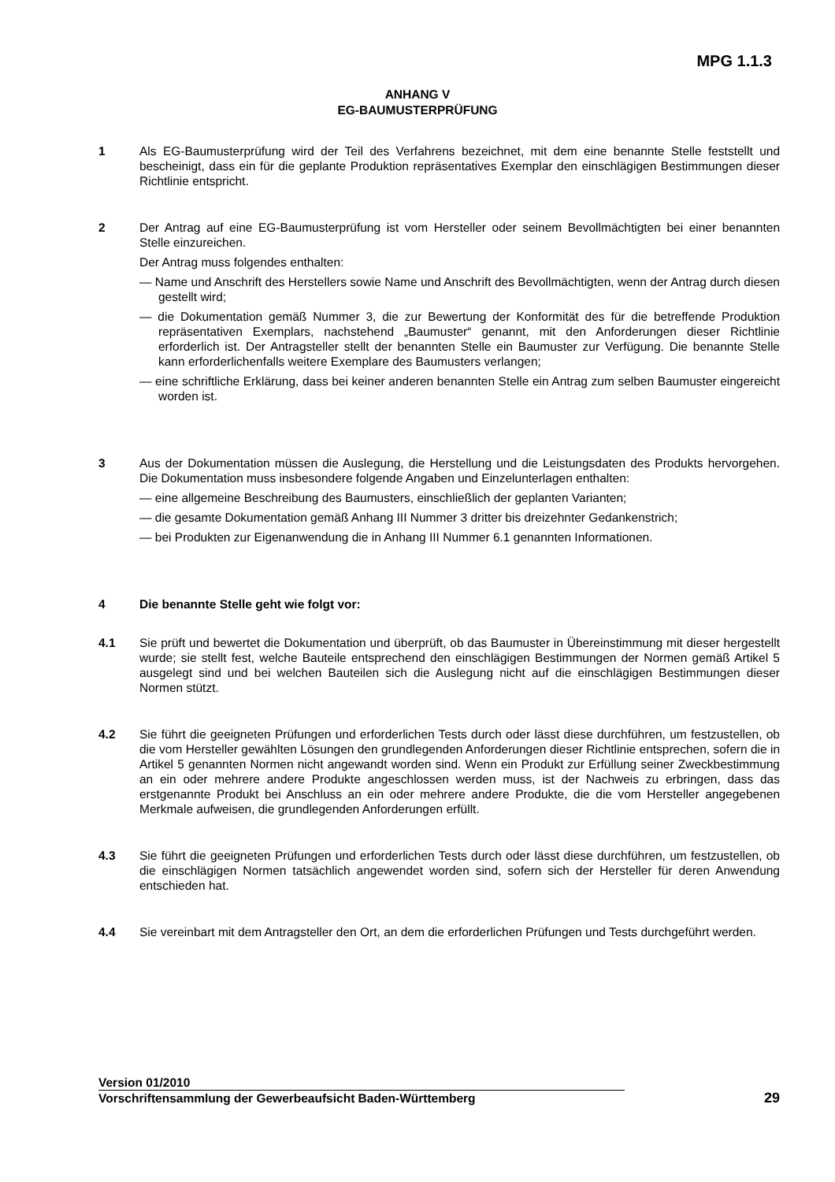MPG 1.1.3
ANHANG V
EG-BAUMUSTERPRÜFUNG
1 Als EG-Baumusterprüfung wird der Teil des Verfahrens bezeichnet, mit dem eine benannte Stelle feststellt und bescheinigt, dass ein für die geplante Produktion repräsentatives Exemplar den einschlägigen Bestimmungen dieser Richtlinie entspricht.
2 Der Antrag auf eine EG-Baumusterprüfung ist vom Hersteller oder seinem Bevollmächtigten bei einer benannten Stelle einzureichen.
Der Antrag muss folgendes enthalten:
— Name und Anschrift des Herstellers sowie Name und Anschrift des Bevollmächtigten, wenn der Antrag durch diesen gestellt wird;
— die Dokumentation gemäß Nummer 3, die zur Bewertung der Konformität des für die betreffende Produktion repräsentativen Exemplars, nachstehend „Baumuster“ genannt, mit den Anforderungen dieser Richtlinie erforderlich ist. Der Antragsteller stellt der benannten Stelle ein Baumuster zur Verfügung. Die benannte Stelle kann erforderlichenfalls weitere Exemplare des Baumusters verlangen;
— eine schriftliche Erklärung, dass bei keiner anderen benannten Stelle ein Antrag zum selben Baumuster eingereicht worden ist.
3 Aus der Dokumentation müssen die Auslegung, die Herstellung und die Leistungsdaten des Produkts hervorgehen. Die Dokumentation muss insbesondere folgende Angaben und Einzelunterlagen enthalten:
— eine allgemeine Beschreibung des Baumusters, einschließlich der geplanten Varianten;
— die gesamte Dokumentation gemäß Anhang III Nummer 3 dritter bis dreizehnter Gedankenstrich;
— bei Produkten zur Eigenanwendung die in Anhang III Nummer 6.1 genannten Informationen.
4 Die benannte Stelle geht wie folgt vor:
4.1 Sie prüft und bewertet die Dokumentation und überprüft, ob das Baumuster in Übereinstimmung mit dieser hergestellt wurde; sie stellt fest, welche Bauteile entsprechend den einschlägigen Bestimmungen der Normen gemäß Artikel 5 ausgelegt sind und bei welchen Bauteilen sich die Auslegung nicht auf die einschlägigen Bestimmungen dieser Normen stützt.
4.2 Sie führt die geeigneten Prüfungen und erforderlichen Tests durch oder lässt diese durchführen, um festzustellen, ob die vom Hersteller gewählten Lösungen den grundlegenden Anforderungen dieser Richtlinie entsprechen, sofern die in Artikel 5 genannten Normen nicht angewandt worden sind. Wenn ein Produkt zur Erfüllung seiner Zweckbestimmung an ein oder mehrere andere Produkte angeschlossen werden muss, ist der Nachweis zu erbringen, dass das erstgenannte Produkt bei Anschluss an ein oder mehrere andere Produkte, die die vom Hersteller angegebenen Merkmale aufweisen, die grundlegenden Anforderungen erfüllt.
4.3 Sie führt die geeigneten Prüfungen und erforderlichen Tests durch oder lässt diese durchführen, um festzustellen, ob die einschlägigen Normen tatsächlich angewendet worden sind, sofern sich der Hersteller für deren Anwendung entschieden hat.
4.4 Sie vereinbart mit dem Antragsteller den Ort, an dem die erforderlichen Prüfungen und Tests durchgeführt werden.
Version 01/2010
Vorschriftensammlung der Gewerbeaufsicht Baden-Württemberg 29